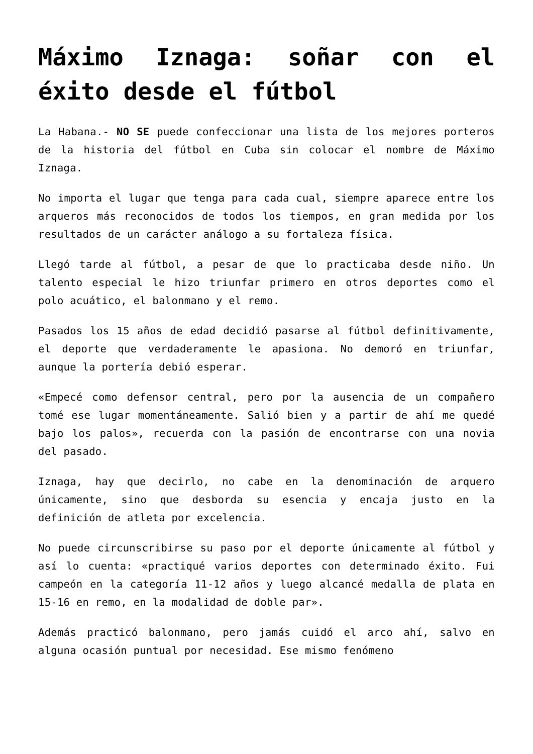Máximo Iznaga: soñar con el éxito desde el fútbol
La Habana.- NO SE puede confeccionar una lista de los mejores porteros de la historia del fútbol en Cuba sin colocar el nombre de Máximo Iznaga.
No importa el lugar que tenga para cada cual, siempre aparece entre los arqueros más reconocidos de todos los tiempos, en gran medida por los resultados de un carácter análogo a su fortaleza física.
Llegó tarde al fútbol, a pesar de que lo practicaba desde niño. Un talento especial le hizo triunfar primero en otros deportes como el polo acuático, el balonmano y el remo.
Pasados los 15 años de edad decidió pasarse al fútbol definitivamente, el deporte que verdaderamente le apasiona. No demoró en triunfar, aunque la portería debió esperar.
«Empecé como defensor central, pero por la ausencia de un compañero tomé ese lugar momentáneamente. Salió bien y a partir de ahí me quedé bajo los palos», recuerda con la pasión de encontrarse con una novia del pasado.
Iznaga, hay que decirlo, no cabe en la denominación de arquero únicamente, sino que desborda su esencia y encaja justo en la definición de atleta por excelencia.
No puede circunscribirse su paso por el deporte únicamente al fútbol y así lo cuenta: «practiqué varios deportes con determinado éxito. Fui campeón en la categoría 11-12 años y luego alcancé medalla de plata en 15-16 en remo, en la modalidad de doble par».
Además practicó balonmano, pero jamás cuidó el arco ahí, salvo en alguna ocasión puntual por necesidad. Ese mismo fenómeno